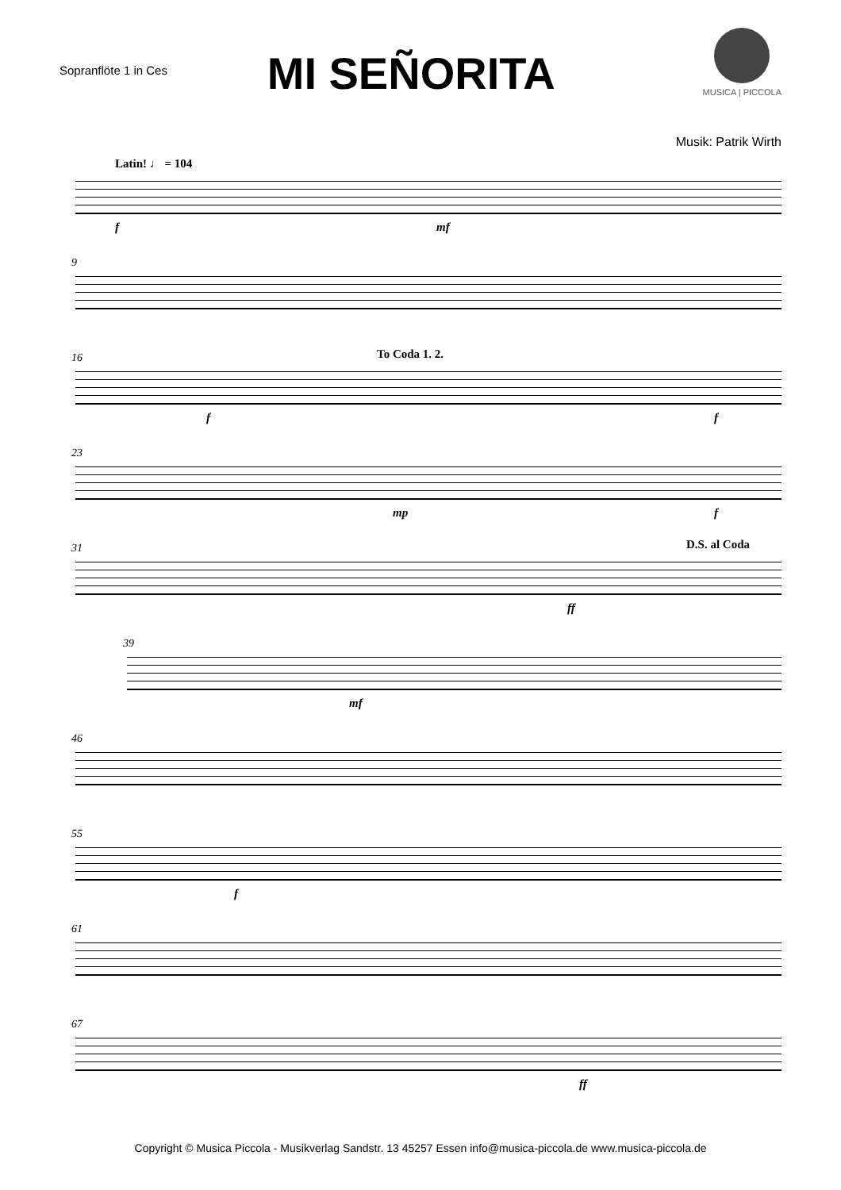Sopranflöte 1 in Ces
MI SEÑORITA
MUSICA | PICCOLA
Musik: Patrik Wirth
Latin! ♩ = 104
f mf
9
16 To Coda 1. 2.
f f
23
mp f
31 D.S. al Coda
ff
39
mf
46
55
f
61
67
ff
Copyright © Musica Piccola - Musikverlag Sandstr. 13 45257 Essen info@musica-piccola.de www.musica-piccola.de